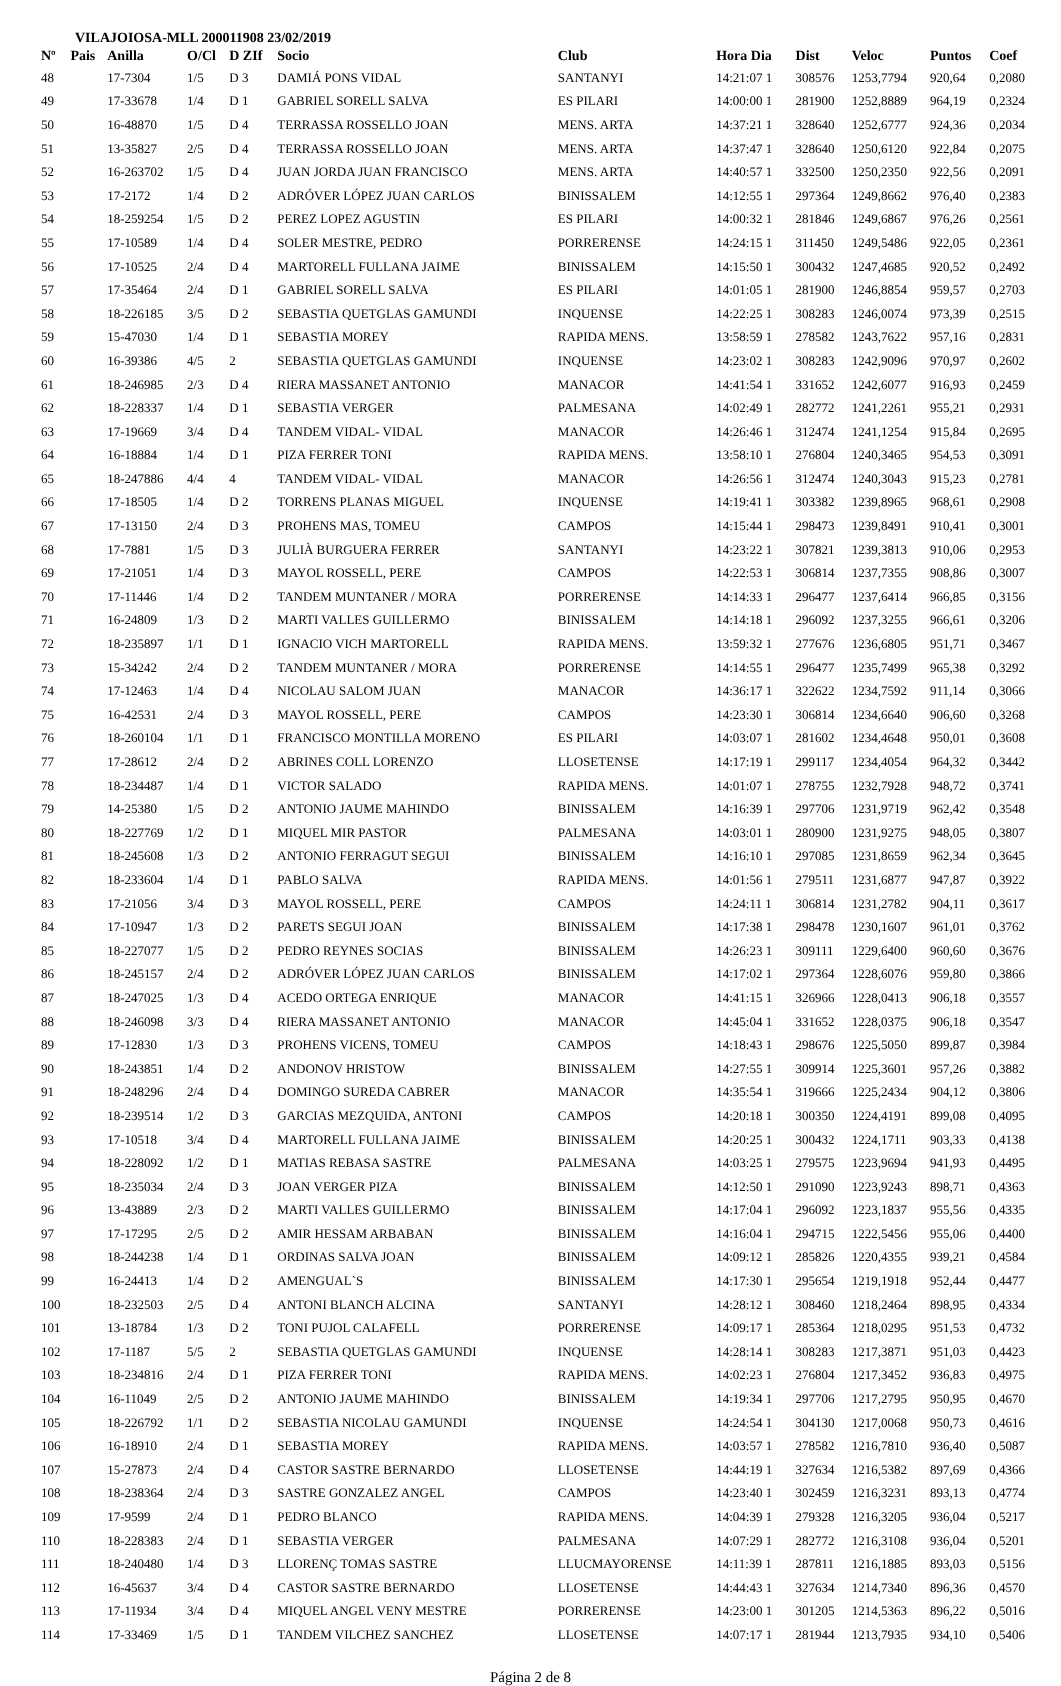VILAJOIOSA-MLL 200011908 23/02/2019
| Nº | Pais | Anilla | O/Cl | D ZIf | Socio | Club | Hora Dia | Dist | Veloc | Puntos | Coef |
| --- | --- | --- | --- | --- | --- | --- | --- | --- | --- | --- | --- |
| 48 | | 17-7304 | 1/5 | D 3 | DAMIÁ PONS VIDAL | SANTANYI | 14:21:07 1 | 308576 | 1253,7794 | 920,64 | 0,2080 |
| 49 | | 17-33678 | 1/4 | D 1 | GABRIEL SORELL SALVA | ES PILARI | 14:00:00 1 | 281900 | 1252,8889 | 964,19 | 0,2324 |
| 50 | | 16-48870 | 1/5 | D 4 | TERRASSA ROSSELLO JOAN | MENS. ARTA | 14:37:21 1 | 328640 | 1252,6777 | 924,36 | 0,2034 |
| 51 | | 13-35827 | 2/5 | D 4 | TERRASSA ROSSELLO JOAN | MENS. ARTA | 14:37:47 1 | 328640 | 1250,6120 | 922,84 | 0,2075 |
| 52 | | 16-263702 | 1/5 | D 4 | JUAN JORDA JUAN FRANCISCO | MENS. ARTA | 14:40:57 1 | 332500 | 1250,2350 | 922,56 | 0,2091 |
| 53 | | 17-2172 | 1/4 | D 2 | ADRÓVER LÓPEZ JUAN CARLOS | BINISSALEM | 14:12:55 1 | 297364 | 1249,8662 | 976,40 | 0,2383 |
| 54 | | 18-259254 | 1/5 | D 2 | PEREZ LOPEZ AGUSTIN | ES PILARI | 14:00:32 1 | 281846 | 1249,6867 | 976,26 | 0,2561 |
| 55 | | 17-10589 | 1/4 | D 4 | SOLER MESTRE, PEDRO | PORRERENSE | 14:24:15 1 | 311450 | 1249,5486 | 922,05 | 0,2361 |
| 56 | | 17-10525 | 2/4 | D 4 | MARTORELL FULLANA JAIME | BINISSALEM | 14:15:50 1 | 300432 | 1247,4685 | 920,52 | 0,2492 |
| 57 | | 17-35464 | 2/4 | D 1 | GABRIEL SORELL SALVA | ES PILARI | 14:01:05 1 | 281900 | 1246,8854 | 959,57 | 0,2703 |
| 58 | | 18-226185 | 3/5 | D 2 | SEBASTIA QUETGLAS GAMUNDI | INQUENSE | 14:22:25 1 | 308283 | 1246,0074 | 973,39 | 0,2515 |
| 59 | | 15-47030 | 1/4 | D 1 | SEBASTIA MOREY | RAPIDA MENS. | 13:58:59 1 | 278582 | 1243,7622 | 957,16 | 0,2831 |
| 60 | | 16-39386 | 4/5 | 2 | SEBASTIA QUETGLAS GAMUNDI | INQUENSE | 14:23:02 1 | 308283 | 1242,9096 | 970,97 | 0,2602 |
| 61 | | 18-246985 | 2/3 | D 4 | RIERA MASSANET ANTONIO | MANACOR | 14:41:54 1 | 331652 | 1242,6077 | 916,93 | 0,2459 |
| 62 | | 18-228337 | 1/4 | D 1 | SEBASTIA VERGER | PALMESANA | 14:02:49 1 | 282772 | 1241,2261 | 955,21 | 0,2931 |
| 63 | | 17-19669 | 3/4 | D 4 | TANDEM VIDAL- VIDAL | MANACOR | 14:26:46 1 | 312474 | 1241,1254 | 915,84 | 0,2695 |
| 64 | | 16-18884 | 1/4 | D 1 | PIZA FERRER TONI | RAPIDA MENS. | 13:58:10 1 | 276804 | 1240,3465 | 954,53 | 0,3091 |
| 65 | | 18-247886 | 4/4 | 4 | TANDEM VIDAL- VIDAL | MANACOR | 14:26:56 1 | 312474 | 1240,3043 | 915,23 | 0,2781 |
| 66 | | 17-18505 | 1/4 | D 2 | TORRENS PLANAS MIGUEL | INQUENSE | 14:19:41 1 | 303382 | 1239,8965 | 968,61 | 0,2908 |
| 67 | | 17-13150 | 2/4 | D 3 | PROHENS MAS, TOMEU | CAMPOS | 14:15:44 1 | 298473 | 1239,8491 | 910,41 | 0,3001 |
| 68 | | 17-7881 | 1/5 | D 3 | JULIÀ BURGUERA FERRER | SANTANYI | 14:23:22 1 | 307821 | 1239,3813 | 910,06 | 0,2953 |
| 69 | | 17-21051 | 1/4 | D 3 | MAYOL ROSSELL, PERE | CAMPOS | 14:22:53 1 | 306814 | 1237,7355 | 908,86 | 0,3007 |
| 70 | | 17-11446 | 1/4 | D 2 | TANDEM MUNTANER / MORA | PORRERENSE | 14:14:33 1 | 296477 | 1237,6414 | 966,85 | 0,3156 |
| 71 | | 16-24809 | 1/3 | D 2 | MARTI VALLES GUILLERMO | BINISSALEM | 14:14:18 1 | 296092 | 1237,3255 | 966,61 | 0,3206 |
| 72 | | 18-235897 | 1/1 | D 1 | IGNACIO VICH MARTORELL | RAPIDA MENS. | 13:59:32 1 | 277676 | 1236,6805 | 951,71 | 0,3467 |
| 73 | | 15-34242 | 2/4 | D 2 | TANDEM MUNTANER / MORA | PORRERENSE | 14:14:55 1 | 296477 | 1235,7499 | 965,38 | 0,3292 |
| 74 | | 17-12463 | 1/4 | D 4 | NICOLAU SALOM JUAN | MANACOR | 14:36:17 1 | 322622 | 1234,7592 | 911,14 | 0,3066 |
| 75 | | 16-42531 | 2/4 | D 3 | MAYOL ROSSELL, PERE | CAMPOS | 14:23:30 1 | 306814 | 1234,6640 | 906,60 | 0,3268 |
| 76 | | 18-260104 | 1/1 | D 1 | FRANCISCO MONTILLA MORENO | ES PILARI | 14:03:07 1 | 281602 | 1234,4648 | 950,01 | 0,3608 |
| 77 | | 17-28612 | 2/4 | D 2 | ABRINES COLL LORENZO | LLOSETENSE | 14:17:19 1 | 299117 | 1234,4054 | 964,32 | 0,3442 |
| 78 | | 18-234487 | 1/4 | D 1 | VICTOR SALADO | RAPIDA MENS. | 14:01:07 1 | 278755 | 1232,7928 | 948,72 | 0,3741 |
| 79 | | 14-25380 | 1/5 | D 2 | ANTONIO JAUME MAHINDO | BINISSALEM | 14:16:39 1 | 297706 | 1231,9719 | 962,42 | 0,3548 |
| 80 | | 18-227769 | 1/2 | D 1 | MIQUEL MIR PASTOR | PALMESANA | 14:03:01 1 | 280900 | 1231,9275 | 948,05 | 0,3807 |
| 81 | | 18-245608 | 1/3 | D 2 | ANTONIO FERRAGUT SEGUI | BINISSALEM | 14:16:10 1 | 297085 | 1231,8659 | 962,34 | 0,3645 |
| 82 | | 18-233604 | 1/4 | D 1 | PABLO SALVA | RAPIDA MENS. | 14:01:56 1 | 279511 | 1231,6877 | 947,87 | 0,3922 |
| 83 | | 17-21056 | 3/4 | D 3 | MAYOL ROSSELL, PERE | CAMPOS | 14:24:11 1 | 306814 | 1231,2782 | 904,11 | 0,3617 |
| 84 | | 17-10947 | 1/3 | D 2 | PARETS SEGUI JOAN | BINISSALEM | 14:17:38 1 | 298478 | 1230,1607 | 961,01 | 0,3762 |
| 85 | | 18-227077 | 1/5 | D 2 | PEDRO REYNES SOCIAS | BINISSALEM | 14:26:23 1 | 309111 | 1229,6400 | 960,60 | 0,3676 |
| 86 | | 18-245157 | 2/4 | D 2 | ADRÓVER LÓPEZ JUAN CARLOS | BINISSALEM | 14:17:02 1 | 297364 | 1228,6076 | 959,80 | 0,3866 |
| 87 | | 18-247025 | 1/3 | D 4 | ACEDO ORTEGA ENRIQUE | MANACOR | 14:41:15 1 | 326966 | 1228,0413 | 906,18 | 0,3557 |
| 88 | | 18-246098 | 3/3 | D 4 | RIERA MASSANET ANTONIO | MANACOR | 14:45:04 1 | 331652 | 1228,0375 | 906,18 | 0,3547 |
| 89 | | 17-12830 | 1/3 | D 3 | PROHENS VICENS, TOMEU | CAMPOS | 14:18:43 1 | 298676 | 1225,5050 | 899,87 | 0,3984 |
| 90 | | 18-243851 | 1/4 | D 2 | ANDONOV HRISTOW | BINISSALEM | 14:27:55 1 | 309914 | 1225,3601 | 957,26 | 0,3882 |
| 91 | | 18-248296 | 2/4 | D 4 | DOMINGO SUREDA CABRER | MANACOR | 14:35:54 1 | 319666 | 1225,2434 | 904,12 | 0,3806 |
| 92 | | 18-239514 | 1/2 | D 3 | GARCIAS MEZQUIDA, ANTONI | CAMPOS | 14:20:18 1 | 300350 | 1224,4191 | 899,08 | 0,4095 |
| 93 | | 17-10518 | 3/4 | D 4 | MARTORELL FULLANA JAIME | BINISSALEM | 14:20:25 1 | 300432 | 1224,1711 | 903,33 | 0,4138 |
| 94 | | 18-228092 | 1/2 | D 1 | MATIAS REBASA SASTRE | PALMESANA | 14:03:25 1 | 279575 | 1223,9694 | 941,93 | 0,4495 |
| 95 | | 18-235034 | 2/4 | D 3 | JOAN VERGER PIZA | BINISSALEM | 14:12:50 1 | 291090 | 1223,9243 | 898,71 | 0,4363 |
| 96 | | 13-43889 | 2/3 | D 2 | MARTI VALLES GUILLERMO | BINISSALEM | 14:17:04 1 | 296092 | 1223,1837 | 955,56 | 0,4335 |
| 97 | | 17-17295 | 2/5 | D 2 | AMIR HESSAM ARBABAN | BINISSALEM | 14:16:04 1 | 294715 | 1222,5456 | 955,06 | 0,4400 |
| 98 | | 18-244238 | 1/4 | D 1 | ORDINAS SALVA JOAN | BINISSALEM | 14:09:12 1 | 285826 | 1220,4355 | 939,21 | 0,4584 |
| 99 | | 16-24413 | 1/4 | D 2 | AMENGUAL`S | BINISSALEM | 14:17:30 1 | 295654 | 1219,1918 | 952,44 | 0,4477 |
| 100 | | 18-232503 | 2/5 | D 4 | ANTONI BLANCH ALCINA | SANTANYI | 14:28:12 1 | 308460 | 1218,2464 | 898,95 | 0,4334 |
| 101 | | 13-18784 | 1/3 | D 2 | TONI PUJOL CALAFELL | PORRERENSE | 14:09:17 1 | 285364 | 1218,0295 | 951,53 | 0,4732 |
| 102 | | 17-1187 | 5/5 | 2 | SEBASTIA QUETGLAS GAMUNDI | INQUENSE | 14:28:14 1 | 308283 | 1217,3871 | 951,03 | 0,4423 |
| 103 | | 18-234816 | 2/4 | D 1 | PIZA FERRER TONI | RAPIDA MENS. | 14:02:23 1 | 276804 | 1217,3452 | 936,83 | 0,4975 |
| 104 | | 16-11049 | 2/5 | D 2 | ANTONIO JAUME MAHINDO | BINISSALEM | 14:19:34 1 | 297706 | 1217,2795 | 950,95 | 0,4670 |
| 105 | | 18-226792 | 1/1 | D 2 | SEBASTIA NICOLAU GAMUNDI | INQUENSE | 14:24:54 1 | 304130 | 1217,0068 | 950,73 | 0,4616 |
| 106 | | 16-18910 | 2/4 | D 1 | SEBASTIA MOREY | RAPIDA MENS. | 14:03:57 1 | 278582 | 1216,7810 | 936,40 | 0,5087 |
| 107 | | 15-27873 | 2/4 | D 4 | CASTOR SASTRE BERNARDO | LLOSETENSE | 14:44:19 1 | 327634 | 1216,5382 | 897,69 | 0,4366 |
| 108 | | 18-238364 | 2/4 | D 3 | SASTRE GONZALEZ ANGEL | CAMPOS | 14:23:40 1 | 302459 | 1216,3231 | 893,13 | 0,4774 |
| 109 | | 17-9599 | 2/4 | D 1 | PEDRO BLANCO | RAPIDA MENS. | 14:04:39 1 | 279328 | 1216,3205 | 936,04 | 0,5217 |
| 110 | | 18-228383 | 2/4 | D 1 | SEBASTIA VERGER | PALMESANA | 14:07:29 1 | 282772 | 1216,3108 | 936,04 | 0,5201 |
| 111 | | 18-240480 | 1/4 | D 3 | LLORENÇ TOMAS SASTRE | LLUCMAYORENSE | 14:11:39 1 | 287811 | 1216,1885 | 893,03 | 0,5156 |
| 112 | | 16-45637 | 3/4 | D 4 | CASTOR SASTRE BERNARDO | LLOSETENSE | 14:44:43 1 | 327634 | 1214,7340 | 896,36 | 0,4570 |
| 113 | | 17-11934 | 3/4 | D 4 | MIQUEL ANGEL VENY MESTRE | PORRERENSE | 14:23:00 1 | 301205 | 1214,5363 | 896,22 | 0,5016 |
| 114 | | 17-33469 | 1/5 | D 1 | TANDEM VILCHEZ SANCHEZ | LLOSETENSE | 14:07:17 1 | 281944 | 1213,7935 | 934,10 | 0,5406 |
Página 2 de 8